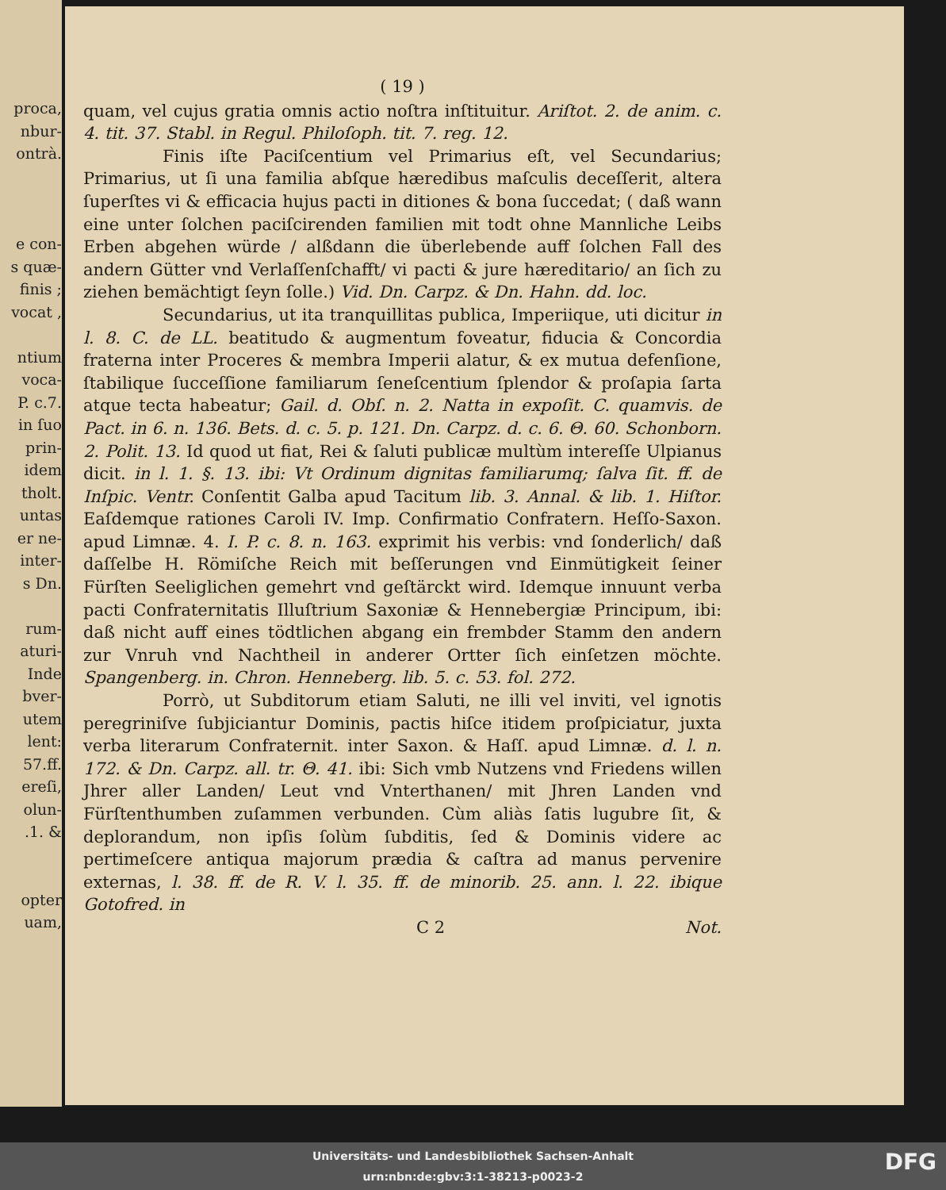proca,
nbur-
ontrà.
e con-
s quæ-
finis ;
vocat ,
ntium
voca-
P. c.7.
in ſuo
prin-
idem
tholt.
untas
er ne-
inter-
s Dn.
rum-
aturi-
Inde
bver-
utem
lent:
57.ff.
ereſi,
olun-
.1. &
opter
uam,
( 19 )
quam, vel cujus gratia omnis actio noſtra inſtituitur. Ariſtot. 2. de anim. c. 4. tit. 37. Stabl. in Regul. Philoſoph. tit. 7. reg. 12.
Finis iſte Paciſcentium vel Primarius eſt, vel Secundarius; Primarius, ut ſi una familia abſque hæredibus maſculis deceſſerit, altera ſuperſtes vi & efficacia hujus pacti in ditiones & bona ſuccedat; ( daß wann eine unter ſolchen paciſcirenden familien mit todt ohne Mannliche Leibs Erben abgehen würde / alßdann die überlebende auff ſolchen Fall des andern Gütter vnd Verlaſſenſchafft/ vi pacti & jure hæreditario/ an ſich zu ziehen bemächtigt ſeyn ſolle.) Vid. Dn. Carpz. & Dn. Hahn. dd. loc.
Secundarius, ut ita tranquillitas publica, Imperiique, uti dicitur in l. 8. C. de LL. beatitudo & augmentum foveatur, fiducia & Concordia fraterna inter Proceres & membra Imperii alatur, & ex mutua defenſione, ſtabilique ſucceſſione familiarum ſeneſcentium ſplendor & proſapia ſarta atque tecta habeatur; Gail. d. Obſ. n. 2. Natta in expoſit. C. quamvis. de Pact. in 6. n. 136. Bets. d. c. 5. p. 121. Dn. Carpz. d. c. 6. Θ. 60. Schonborn. 2. Polit. 13. Id quod ut fiat, Rei & ſaluti publicæ multùm intereſſe Ulpianus dicit. in l. 1. §. 13. ibi: Vt Ordinum dignitas familiarumq; ſalva ſit. ff. de Inſpic. Ventr. Conſentit Galba apud Tacitum lib. 3. Annal. & lib. 1. Hiſtor. Eaſdemque rationes Caroli IV. Imp. Confirmatio Confratern. Heſſo-Saxon. apud Limnæ. 4. I. P. c. 8. n. 163. exprimit his verbis: vnd ſonderlich/ daß daſſelbe H. Römiſche Reich mit beſſerungen vnd Einmütigkeit ſeiner Fürſten Seeliglichen gemehrt vnd geſtärckt wird. Idemque innuunt verba pacti Confraternitatis Illuſtrium Saxoniæ & Hennebergiæ Principum, ibi: daß nicht auff eines tödtlichen abgang ein frembder Stamm den andern zur Vnruh vnd Nachtheil in anderer Ortter ſich einſetzen möchte. Spangenberg. in. Chron. Henneberg. lib. 5. c. 53. fol. 272.
Porrò, ut Subditorum etiam Saluti, ne illi vel inviti, vel ignotis peregriniſve ſubjiciantur Dominis, pactis hiſce itidem proſpiciatur, juxta verba literarum Confraternit. inter Saxon. & Haſſ. apud Limnæ. d. l. n. 172. & Dn. Carpz. all. tr. Θ. 41. ibi: Sich vmb Nutzens vnd Friedens willen Jhrer aller Landen/ Leut vnd Vnterthanen/ mit Jhren Landen vnd Fürſtenthumben zuſammen verbunden. Cùm aliàs ſatis lugubre ſit, & deplorandum, non ipſis ſolùm ſubditis, ſed & Dominis videre ac pertimeſcere antiqua majorum prædia & caſtra ad manus pervenire externas, l. 38. ff. de R. V. l. 35. ff. de minorib. 25. ann. l. 22. ibique Gotofred. in
C 2 Not.
Universitäts- und Landesbibliothek Sachsen-Anhalt
urn:nbn:de:gbv:3:1-38213-p0023-2
DFG